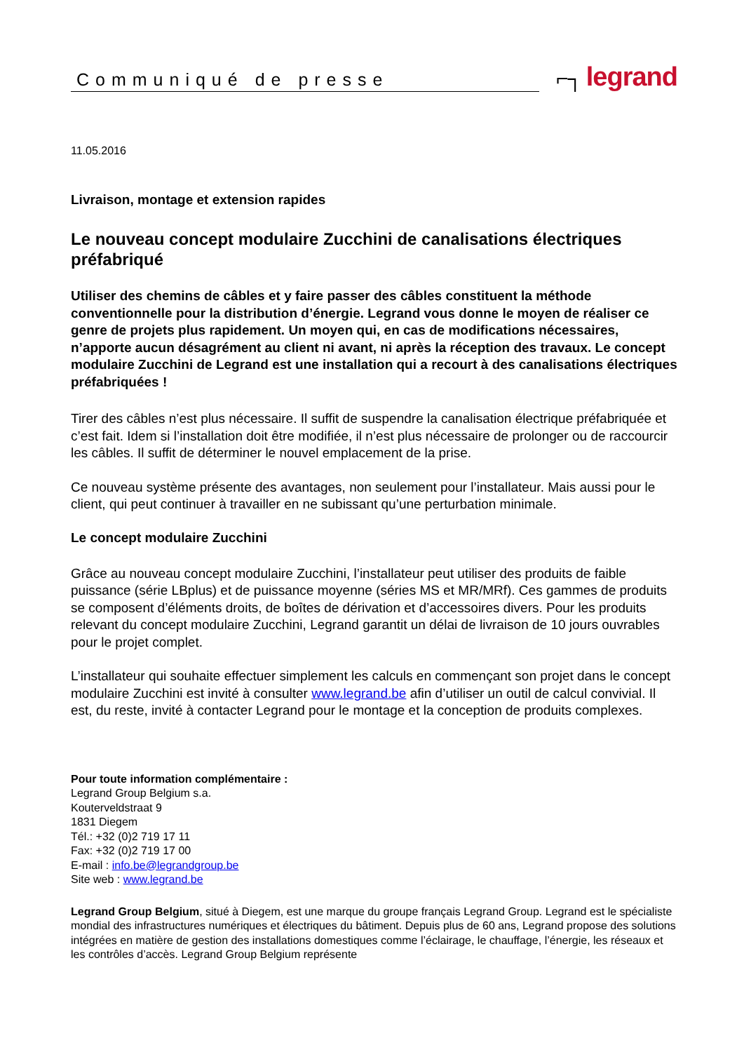Communiqué de presse
⌐┐ legrand
11.05.2016
Livraison, montage et extension rapides
Le nouveau concept modulaire Zucchini de canalisations électriques préfabriqué
Utiliser des chemins de câbles et y faire passer des câbles constituent la méthode conventionnelle pour la distribution d’énergie. Legrand vous donne le moyen de réaliser ce genre de projets plus rapidement. Un moyen qui, en cas de modifications nécessaires, n’apporte aucun désagrément au client ni avant, ni après la réception des travaux. Le concept modulaire Zucchini de Legrand est une installation qui a recourt à des canalisations électriques préfabriquées !
Tirer des câbles n’est plus nécessaire. Il suffit de suspendre la canalisation électrique préfabriquée et c’est fait. Idem si l’installation doit être modifiée, il n’est plus nécessaire de prolonger ou de raccourcir les câbles. Il suffit de déterminer le nouvel emplacement de la prise.
Ce nouveau système présente des avantages, non seulement pour l’installateur. Mais aussi pour le client, qui peut continuer à travailler en ne subissant qu’une perturbation minimale.
Le concept modulaire Zucchini
Grâce au nouveau concept modulaire Zucchini, l’installateur peut utiliser des produits de faible puissance (série LBplus) et de puissance moyenne (séries MS et MR/MRf). Ces gammes de produits se composent d’éléments droits, de boîtes de dérivation et d’accessoires divers. Pour les produits relevant du concept modulaire Zucchini, Legrand garantit un délai de livraison de 10 jours ouvrables pour le projet complet.
L’installateur qui souhaite effectuer simplement les calculs en commençant son projet dans le concept modulaire Zucchini est invité à consulter www.legrand.be afin d’utiliser un outil de calcul convivial. Il est, du reste, invité à contacter Legrand pour le montage et la conception de produits complexes.
Pour toute information complémentaire :
Legrand Group Belgium s.a.
Kouterveldstraat 9
1831 Diegem
Tél.: +32 (0)2 719 17 11
Fax: +32 (0)2 719 17 00
E-mail : info.be@legrandgroup.be
Site web : www.legrand.be
Legrand Group Belgium, situé à Diegem, est une marque du groupe français Legrand Group. Legrand est le spécialiste mondial des infrastructures numériques et électriques du bâtiment. Depuis plus de 60 ans, Legrand propose des solutions intégrées en matière de gestion des installations domestiques comme l’éclairage, le chauffage, l’énergie, les réseaux et les contrôles d’accès. Legrand Group Belgium représente